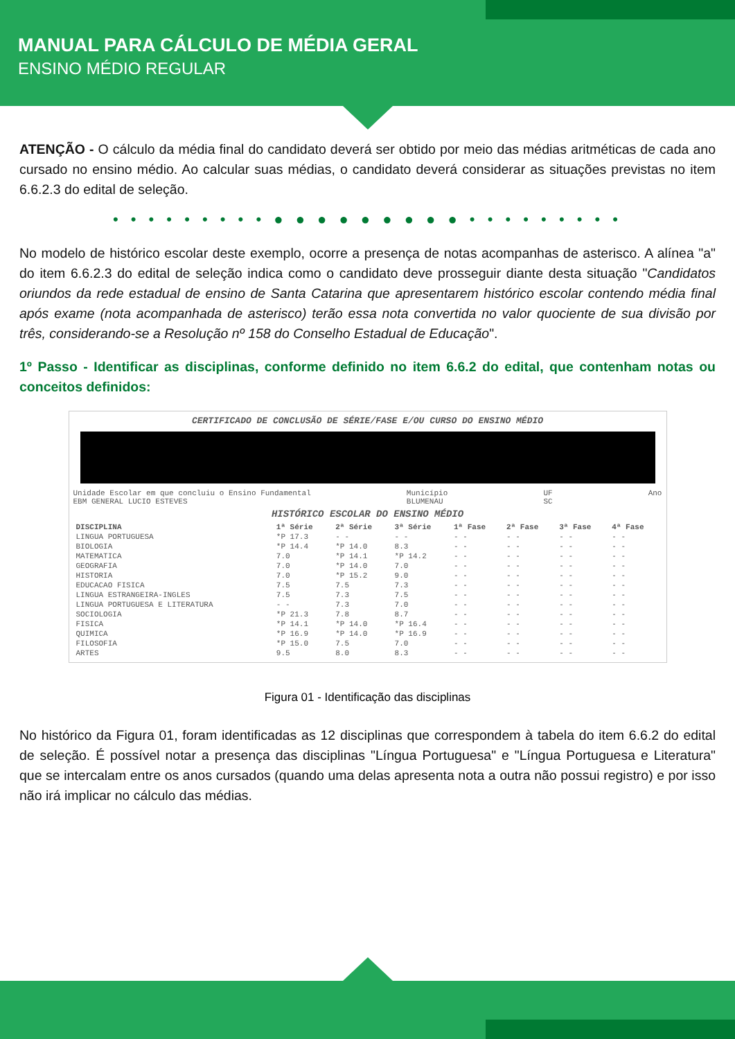MANUAL PARA CÁLCULO DE MÉDIA GERAL
ENSINO MÉDIO REGULAR
ATENÇÃO - O cálculo da média final do candidato deverá ser obtido por meio das médias aritméticas de cada ano cursado no ensino médio. Ao calcular suas médias, o candidato deverá considerar as situações previstas no item 6.6.2.3 do edital de seleção.
• • • • • • • • • ● ● ● ● ● ● ● ● ● • • • • • • • • •
No modelo de histórico escolar deste exemplo, ocorre a presença de notas acompanhas de asterisco. A alínea "a" do item 6.6.2.3 do edital de seleção indica como o candidato deve prosseguir diante desta situação "Candidatos oriundos da rede estadual de ensino de Santa Catarina que apresentarem histórico escolar contendo média final após exame (nota acompanhada de asterisco) terão essa nota convertida no valor quociente de sua divisão por três, considerando-se a Resolução nº 158 do Conselho Estadual de Educação".
1º Passo - Identificar as disciplinas, conforme definido no item 6.6.2 do edital, que contenham notas ou conceitos definidos:
CERTIFICADO DE CONCLUSÃO DE SÉRIE/FASE E/OU CURSO DO ENSINO MÉDIO
Unidade Escolar em que concluiu o Ensino Fundamental
EBM GENERAL LUCIO ESTEVES Município
BLUMENAU UF
SC Ano
HISTÓRICO ESCOLAR DO ENSINO MÉDIO
| DISCIPLINA | 1ª Série | 2ª Série | 3ª Série | 1ª Fase | 2ª Fase | 3ª Fase | 4ª Fase |
| --- | --- | --- | --- | --- | --- | --- | --- |
| LINGUA PORTUGUESA | *P 17.3 | - - | - - | - - | - - | - - | - - |
| BIOLOGIA | *P 14.4 | *P 14.0 | 8.3 | - - | - - | - - | - - |
| MATEMATICA | 7.0 | *P 14.1 | *P 14.2 | - - | - - | - - | - - |
| GEOGRAFIA | 7.0 | *P 14.0 | 7.0 | - - | - - | - - | - - |
| HISTORIA | 7.0 | *P 15.2 | 9.0 | - - | - - | - - | - - |
| EDUCACAO FISICA | 7.5 | 7.5 | 7.3 | - - | - - | - - | - - |
| LINGUA ESTRANGEIRA-INGLES | 7.5 | 7.3 | 7.5 | - - | - - | - - | - - |
| LINGUA PORTUGUESA E LITERATURA | - - | 7.3 | 7.0 | - - | - - | - - | - - |
| SOCIOLOGIA | *P 21.3 | 7.8 | 8.7 | - - | - - | - - | - - |
| FISICA | *P 14.1 | *P 14.0 | *P 16.4 | - - | - - | - - | - - |
| QUIMICA | *P 16.9 | *P 14.0 | *P 16.9 | - - | - - | - - | - - |
| FILOSOFIA | *P 15.0 | 7.5 | 7.0 | - - | - - | - - | - - |
| ARTES | 9.5 | 8.0 | 8.3 | - - | - - | - - | - - |
Figura 01 - Identificação das disciplinas
No histórico da Figura 01, foram identificadas as 12 disciplinas que correspondem à tabela do item 6.6.2 do edital de seleção. É possível notar a presença das disciplinas "Língua Portuguesa" e "Língua Portuguesa e Literatura" que se intercalam entre os anos cursados (quando uma delas apresenta nota a outra não possui registro) e por isso não irá implicar no cálculo das médias.